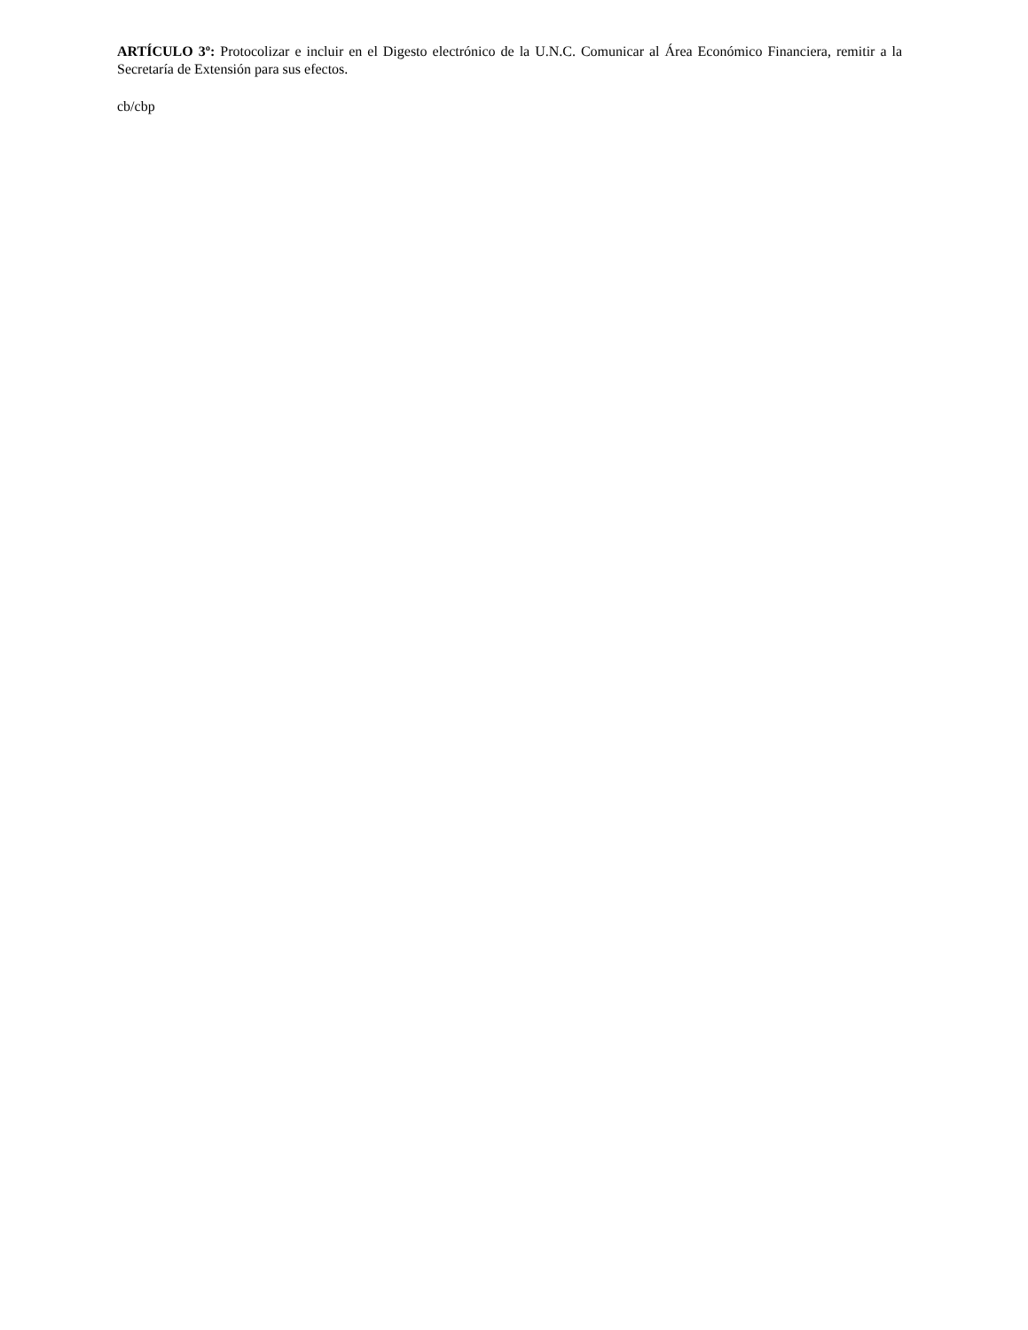ARTÍCULO 3º: Protocolizar e incluir en el Digesto electrónico de la U.N.C. Comunicar al Área Económico Financiera, remitir a la Secretaría de Extensión para sus efectos.
cb/cbp